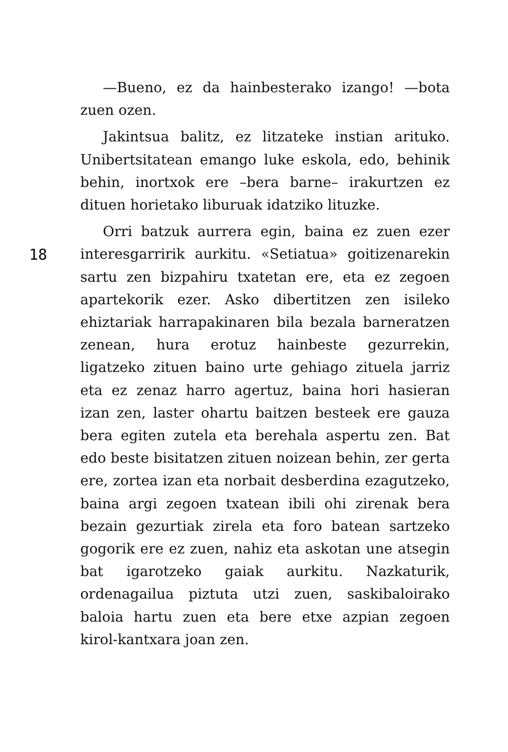18
—Bueno, ez da hainbesterako izango! —bota zuen ozen.
Jakintsua balitz, ez litzateke instian arituko. Unibertsitatean emango luke eskola, edo, behinik behin, inortxok ere –bera barne– irakurtzen ez dituen horietako liburuak idatziko lituzke.
Orri batzuk aurrera egin, baina ez zuen ezer interesgarririk aurkitu. «Setiatua» goitizenarekin sartu zen bizpahiru txatetan ere, eta ez zegoen apartekorik ezer. Asko dibertitzen zen isileko ehiztariak harrapakinaren bila bezala barneratzen zenean, hura erotuz hainbeste gezurrekin, ligatzeko zituen baino urte gehiago zituela jarriz eta ez zenaz harro agertuz, baina hori hasieran izan zen, laster ohartu baitzen besteek ere gauza bera egiten zutela eta berehala aspertu zen. Bat edo beste bisitatzen zituen noizean behin, zer gerta ere, zortea izan eta norbait desberdina ezagutzeko, baina argi zegoen txatean ibili ohi zirenak bera bezain gezurtiak zirela eta foro batean sartzeko gogorik ere ez zuen, nahiz eta askotan une atsegin bat igarotzeko gaiak aurkitu. Nazkaturik, ordenagailua piztuta utzi zuen, saskibaloirako baloia hartu zuen eta bere etxe azpian zegoen kirol-kantxara joan zen.